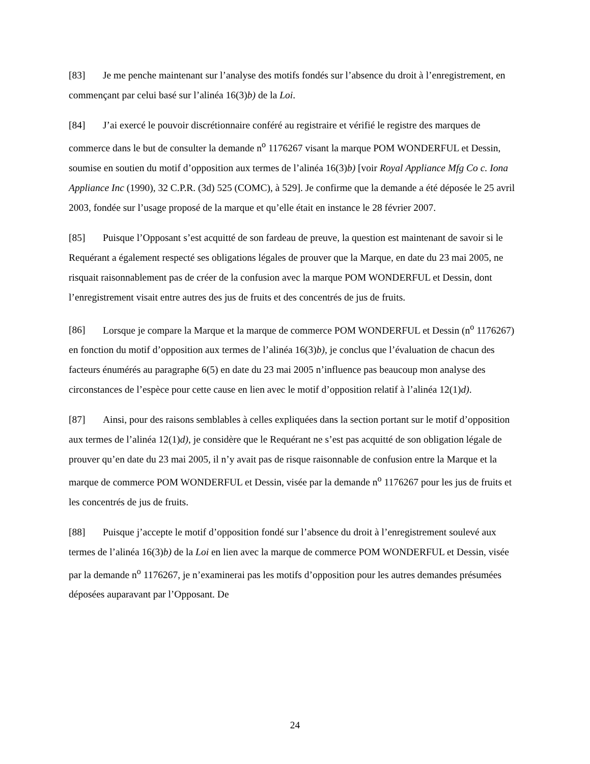[83] Je me penche maintenant sur l’analyse des motifs fondés sur l’absence du droit à l’enregistrement, en commençant par celui basé sur l’alinéa 16(3)b) de la Loi.
[84] J’ai exercé le pouvoir discrétionnaire conféré au registraire et vérifié le registre des marques de commerce dans le but de consulter la demande n<sup>o</sup> 1176267 visant la marque POM WONDERFUL et Dessin, soumise en soutien du motif d’opposition aux termes de l’alinéa 16(3)b) [voir Royal Appliance Mfg Co c. Iona Appliance Inc (1990), 32 C.P.R. (3d) 525 (COMC), à 529]. Je confirme que la demande a été déposée le 25 avril 2003, fondée sur l’usage proposé de la marque et qu’elle était en instance le 28 février 2007.
[85] Puisque l’Opposant s’est acquitté de son fardeau de preuve, la question est maintenant de savoir si le Requérant a également respecté ses obligations légales de prouver que la Marque, en date du 23 mai 2005, ne risquait raisonnablement pas de créer de la confusion avec la marque POM WONDERFUL et Dessin, dont l’enregistrement visait entre autres des jus de fruits et des concentrés de jus de fruits.
[86] Lorsque je compare la Marque et la marque de commerce POM WONDERFUL et Dessin (n<sup>o</sup> 1176267) en fonction du motif d’opposition aux termes de l’alinéa 16(3)b), je conclus que l’évaluation de chacun des facteurs énumérés au paragraphe 6(5) en date du 23 mai 2005 n’influence pas beaucoup mon analyse des circonstances de l’espèce pour cette cause en lien avec le motif d’opposition relatif à l’alinéa 12(1)d).
[87] Ainsi, pour des raisons semblables à celles expliquées dans la section portant sur le motif d’opposition aux termes de l’alinéa 12(1)d), je considère que le Requérant ne s’est pas acquitté de son obligation légale de prouver qu’en date du 23 mai 2005, il n’y avait pas de risque raisonnable de confusion entre la Marque et la marque de commerce POM WONDERFUL et Dessin, visée par la demande n<sup>o</sup> 1176267 pour les jus de fruits et les concentrés de jus de fruits.
[88] Puisque j’accepte le motif d’opposition fondé sur l’absence du droit à l’enregistrement soulevé aux termes de l’alinéa 16(3)b) de la Loi en lien avec la marque de commerce POM WONDERFUL et Dessin, visée par la demande n<sup>o</sup> 1176267, je n’examinerai pas les motifs d’opposition pour les autres demandes présumées déposées auparavant par l’Opposant. De
24